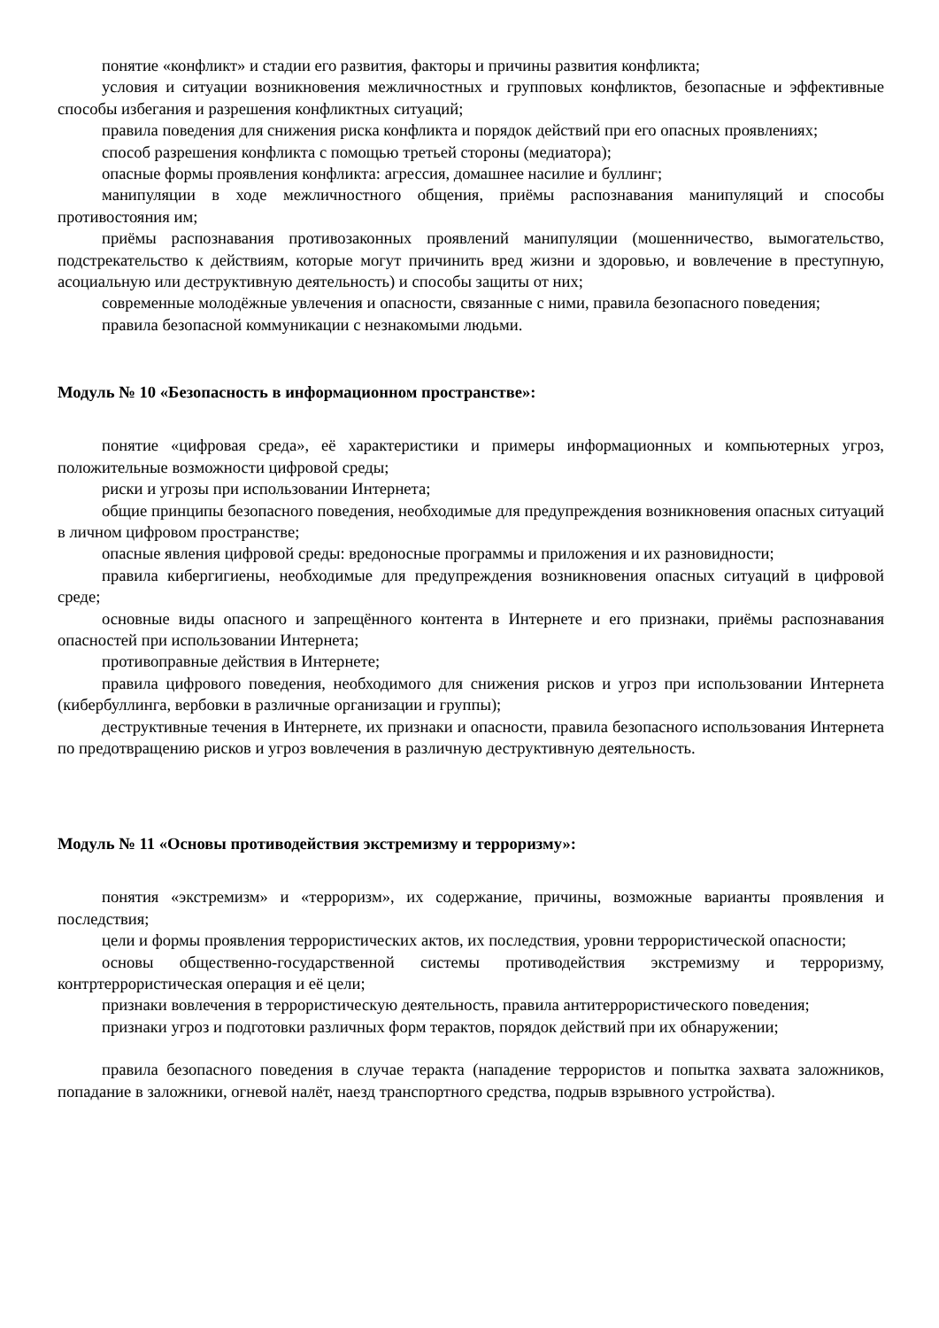понятие «конфликт» и стадии его развития, факторы и причины развития конфликта;
условия и ситуации возникновения межличностных и групповых конфликтов, безопасные и эффективные способы избегания и разрешения конфликтных ситуаций;
правила поведения для снижения риска конфликта и порядок действий при его опасных проявлениях;
способ разрешения конфликта с помощью третьей стороны (медиатора);
опасные формы проявления конфликта: агрессия, домашнее насилие и буллинг;
манипуляции в ходе межличностного общения, приёмы распознавания манипуляций и способы противостояния им;
приёмы распознавания противозаконных проявлений манипуляции (мошенничество, вымогательство, подстрекательство к действиям, которые могут причинить вред жизни и здоровью, и вовлечение в преступную, асоциальную или деструктивную деятельность) и способы защиты от них;
современные молодёжные увлечения и опасности, связанные с ними, правила безопасного поведения;
правила безопасной коммуникации с незнакомыми людьми.
Модуль № 10 «Безопасность в информационном пространстве»:
понятие «цифровая среда», её характеристики и примеры информационных и компьютерных угроз, положительные возможности цифровой среды;
риски и угрозы при использовании Интернета;
общие принципы безопасного поведения, необходимые для предупреждения возникновения опасных ситуаций в личном цифровом пространстве;
опасные явления цифровой среды: вредоносные программы и приложения и их разновидности;
правила кибергигиены, необходимые для предупреждения возникновения опасных ситуаций в цифровой среде;
основные виды опасного и запрещённого контента в Интернете и его признаки, приёмы распознавания опасностей при использовании Интернета;
противоправные действия в Интернете;
правила цифрового поведения, необходимого для снижения рисков и угроз при использовании Интернета (кибербуллинга, вербовки в различные организации и группы);
деструктивные течения в Интернете, их признаки и опасности, правила безопасного использования Интернета по предотвращению рисков и угроз вовлечения в различную деструктивную деятельность.
Модуль № 11 «Основы противодействия экстремизму и терроризму»:
понятия «экстремизм» и «терроризм», их содержание, причины, возможные варианты проявления и последствия;
цели и формы проявления террористических актов, их последствия, уровни террористической опасности;
основы общественно-государственной системы противодействия экстремизму и терроризму, контртеррористическая операция и её цели;
признаки вовлечения в террористическую деятельность, правила антитеррористического поведения;
признаки угроз и подготовки различных форм терактов, порядок действий при их обнаружении;
правила безопасного поведения в случае теракта (нападение террористов и попытка захвата заложников, попадание в заложники, огневой налёт, наезд транспортного средства, подрыв взрывного устройства).